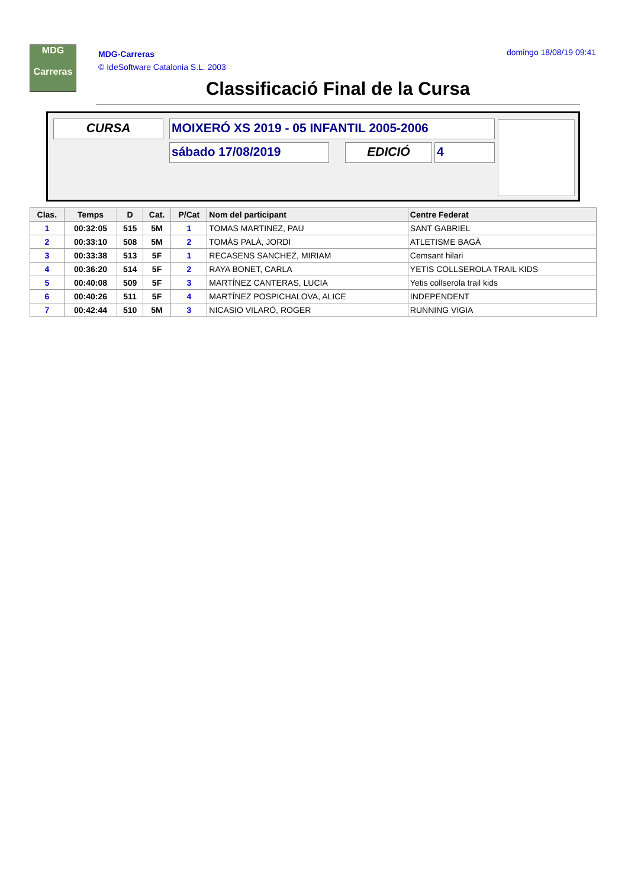MDG
Carreras
MDG-Carreras
© IdeSoftware Catalonia S.L. 2003
domingo 18/08/19 09:41
Classificació Final de la Cursa
CURSA MOIXERÓ XS 2019 - 05 INFANTIL 2005-2006
sábado 17/08/2019 EDICIÓ 4
| Clas. | Temps | D | Cat. | P/Cat | Nom del participant | Centre Federat |
| --- | --- | --- | --- | --- | --- | --- |
| 1 | 00:32:05 | 515 | 5M | 1 | TOMAS MARTINEZ, PAU | SANT GABRIEL |
| 2 | 00:33:10 | 508 | 5M | 2 | TOMÀS PALÀ, JORDI | ATLETISME BAGÀ |
| 3 | 00:33:38 | 513 | 5F | 1 | RECASENS SANCHEZ, MIRIAM | Cemsant hilari |
| 4 | 00:36:20 | 514 | 5F | 2 | RAYA BONET, CARLA | YETIS COLLSEROLA TRAIL KIDS |
| 5 | 00:40:08 | 509 | 5F | 3 | MARTÍNEZ CANTERAS, LUCIA | Yetis collserola trail kids |
| 6 | 00:40:26 | 511 | 5F | 4 | MARTÍNEZ POSPICHALOVA, ALICE | INDEPENDENT |
| 7 | 00:42:44 | 510 | 5M | 3 | NICASIO VILARÓ, ROGER | RUNNING VIGIA |